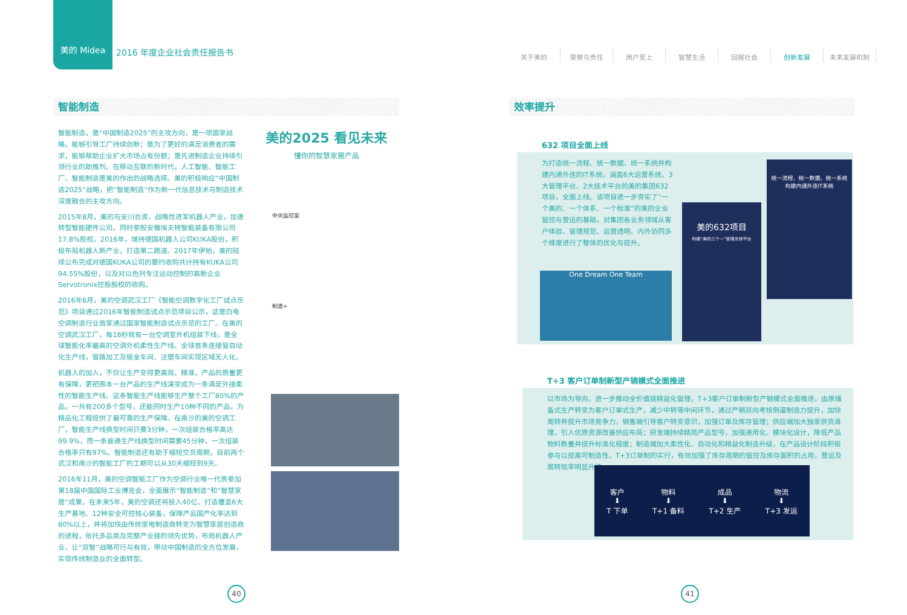美的 Midea
2016 年度企业社会责任报告书
关于美的 荣誉与责任 用户至上 智慧生活 回报社会 创新发展 未来发展机制
智能制造 效率提升
智能制造，是“中国制造2025”的主攻方向，是一项国家战略，能够引导工厂持续创新；是为了更好的满足消费者的需求，能够帮助企业扩大市场占有份额；是先进制造企业持续引领行业的助推剂。在移动互联的新时代，人工智能、智能工厂、智能制造是美的作出的战略选择。美的积极响应“中国制造2025”战略，把“智能制造”作为新一代信息技术与制造技术深度融合的主攻方向。
2015年8月，美的与安川合资，战略性进军机器人产业，加速转型智能硬件公司。同时参股安徽埃夫特智能装备有限公司17.8%股权。2016年，增持德国机器人公司KUKA股份，积极布局机器人新产业，打造第二跑道。2017年伊始，美的陆续公布完成对德国KUKA公司的要约收购共计持有KUKA公司94.55%股份，以及对以色列专注运动控制的高新企业Servotronix控股股权的收购。
2016年6月，美的空调武汉工厂《智能空调数字化工厂试点示范》项目通过2016年智能制造试点示范项目公示，这是白电空调制造行业首家通过国家智能制造试点示范的工厂。在美的空调武汉工厂，每18秒就有一台空调室外机组装下线，是全球智能化率最高的空调外机柔性生产线、全球首条连接管自动化生产线，管路加工及钣金车间、注塑车间实现区域无人化。
机器人的加入，不仅让生产变得更高效、精准，产品的质量更有保障，更把原本一台产品的生产线演变成为一条满足外接柔性的智能生产线。这条智能生产线能够生产整个工厂80%的产品，一共有200多个型号，还能同时生产10种不同的产品，为精品化工程提供了最可靠的生产保障。在南沙的美的空调工厂，智能生产线换型时间只要3分钟，一次组装合格率高达99.9%，而一条普通生产线换型时间需要45分钟，一次组装合格率只有97%。智能制造还有助于缩短交货周期，目前两个武汉和南沙的智能工厂的工期可以从30天缩短到9天。
2016年11月，美的空调智能工厂作为空调行业唯一代表参加第18届中国国际工业博览会，全面展示“智能制造”和“智慧家居”成果。在未来5年，美的空调还将投入40亿、打造覆盖6大生产基地、12种安全可控核心装备，保障产品国产化率达到80%以上，并将加快由传统家电制造商转变为智慧家居创造商的进程，依托多品类及完整产业链的领先优势，布局机器人产业，让“双智”战略可行与有效，带动中国制造的全方位发展，实现传统制造业的全面转型。
美的2025 看见未来
懂你的智慧家居产品
中央监控室
制造+
632 项目全面上线
为打造统一流程、统一数据、统一系统并构建内通外连的IT系统，涵盖6大运营系统、3大管理平台、2大技术平台的美的集团632项目，全面上线。该项目进一步夯实了“一个美的、一个体系、一个标准”的美的企业管控与营运的基础，对集团各业务领域从客户体验、管理规范、运营透明、内外协同多个维度进行了整体的优化与提升。
One Dream One Team
美的632项目
构建“美的三个一”管理支持平台
统一流程、统一数据、统一系统
构建内通外连IT系统
T+3 客户订单制新型产销模式全面推进
以市场为导向，进一步推动全价值链精益化管理，T+3客户订单制新型产销模式全面推进，由原储备式生产转变为客户订单式生产，减少中转等中间环节，通过产销双向考核倒逼制造力提升，加快周转并提升市场竞争力。销售端引导客户转变意识，加强订单及库存管理；供应端加大独家供货清理，引入优质资源改善供应布局；研发端持续精简产品型号，加强通用化、模块化设计，降低产品物料数量并提升标准化程度；制造端加大柔性化、自动化和精益化制造升级，在产品设计阶段积极参与以提高可制造性。T+3订单制的实行，有效加强了库存周期的管控及库存面积的占用，营运及周转效率明显升级。
客户
⬇
T 下单
物料
⬇
T+1 备料
成品
⬇
T+2 生产
物流
⬇
T+3 发运
40 41